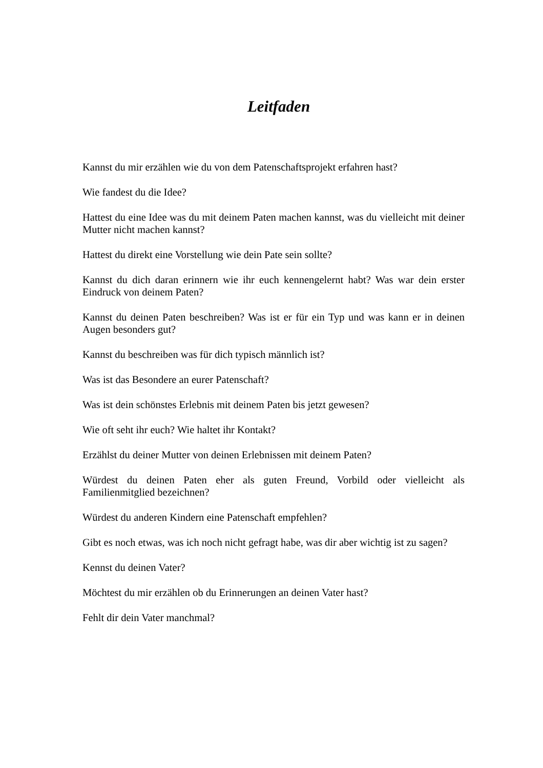Leitfaden
Kannst du mir erzählen wie du von dem Patenschaftsprojekt erfahren hast?
Wie fandest du die Idee?
Hattest du eine Idee was du mit deinem Paten machen kannst, was du vielleicht mit deiner Mutter nicht machen kannst?
Hattest du direkt eine Vorstellung wie dein Pate sein sollte?
Kannst du dich daran erinnern wie ihr euch kennengelernt habt? Was war dein erster Eindruck von deinem Paten?
Kannst du deinen Paten beschreiben? Was ist er für ein Typ und was kann er in deinen Augen besonders gut?
Kannst du beschreiben was für dich typisch männlich ist?
Was ist das Besondere an eurer Patenschaft?
Was ist dein schönstes Erlebnis mit deinem Paten bis jetzt gewesen?
Wie oft seht ihr euch? Wie haltet ihr Kontakt?
Erzählst du deiner Mutter von deinen Erlebnissen mit deinem Paten?
Würdest du deinen Paten eher als guten Freund, Vorbild oder vielleicht als Familienmitglied bezeichnen?
Würdest du anderen Kindern eine Patenschaft empfehlen?
Gibt es noch etwas, was ich noch nicht gefragt habe, was dir aber wichtig ist zu sagen?
Kennst du deinen Vater?
Möchtest du mir erzählen ob du Erinnerungen an deinen Vater hast?
Fehlt dir dein Vater manchmal?